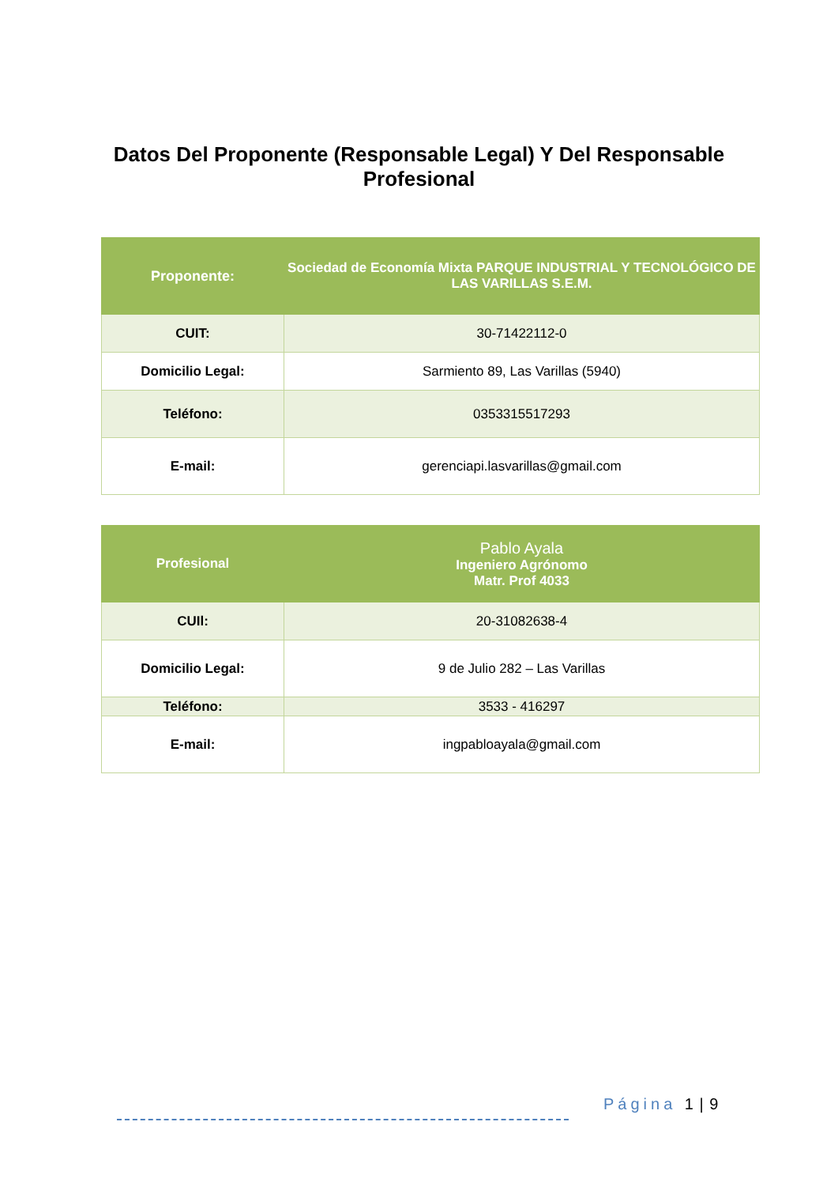Datos Del Proponente (Responsable Legal) Y Del Responsable Profesional
| Proponente: | Sociedad de Economía Mixta PARQUE INDUSTRIAL Y TECNOLÓGICO DE LAS VARILLAS S.E.M. |
| CUIT: | 30-71422112-0 |
| Domicilio Legal: | Sarmiento 89, Las Varillas (5940) |
| Teléfono: | 0353315517293 |
| E-mail: | gerenciapi.lasvarillas@gmail.com |
| Profesional | Pablo Ayala Ingeniero Agrónomo Matr. Prof 4033 |
| CUIl: | 20-31082638-4 |
| Domicilio Legal: | 9 de Julio 282 – Las Varillas |
| Teléfono: | 3533 - 416297 |
| E-mail: | ingpabloayala@gmail.com |
Página 1 | 9